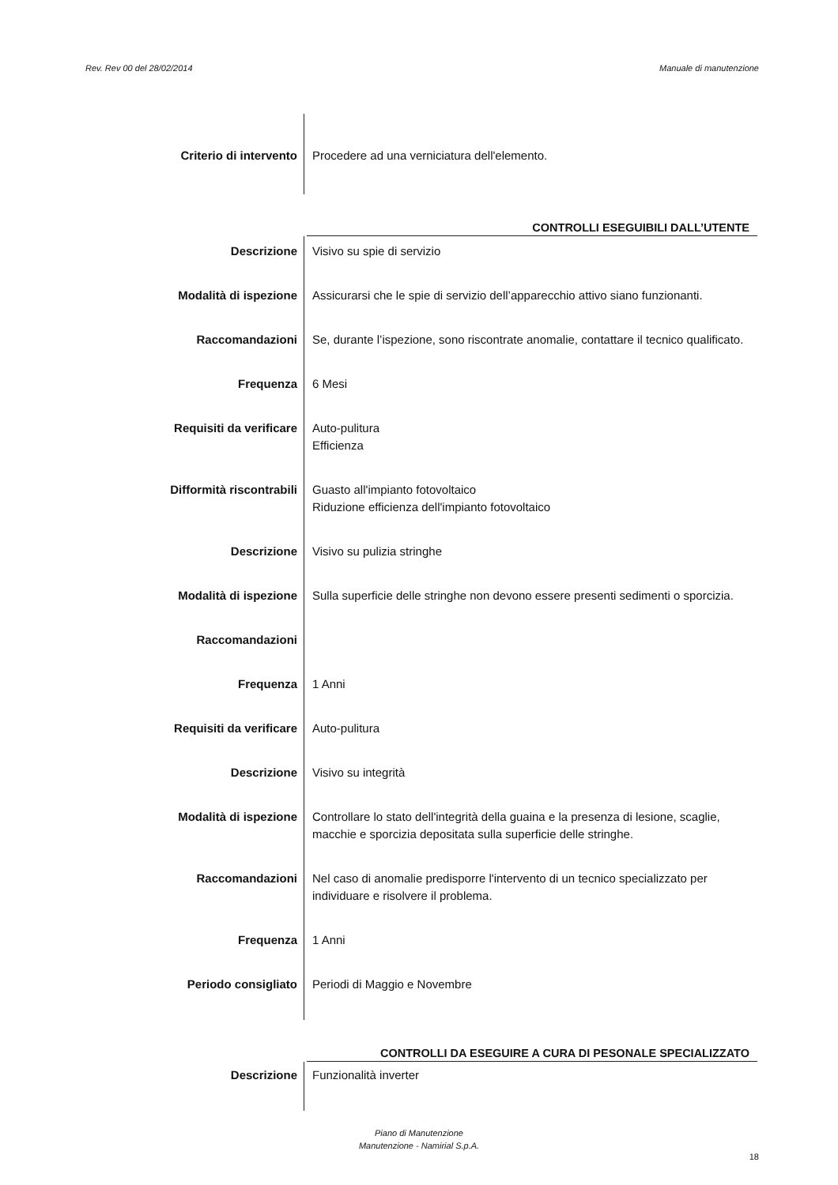Rev. Rev 00 del 28/02/2014 Manuale di manutenzione
| Criterio di intervento | Procedere ad una verniciatura dell'elemento. |
CONTROLLI ESEGUIBILI DALL’UTENTE
| Descrizione | Visivo su spie di servizio |
| Modalità di ispezione | Assicurarsi che le spie di servizio dell’apparecchio attivo siano funzionanti. |
| Raccomandazioni | Se, durante l’ispezione, sono riscontrate anomalie, contattare il tecnico qualificato. |
| Frequenza | 6 Mesi |
| Requisiti da verificare | Auto-pulitura Efficienza |
| Difformità riscontrabili | Guasto all'impianto fotovoltaico Riduzione efficienza dell'impianto fotovoltaico |
| Descrizione | Visivo su pulizia stringhe |
| Modalità di ispezione | Sulla superficie delle stringhe non devono essere presenti sedimenti o sporcizia. |
| Raccomandazioni | |
| Frequenza | 1 Anni |
| Requisiti da verificare | Auto-pulitura |
| Descrizione | Visivo su integrità |
| Modalità di ispezione | Controllare lo stato dell'integrità della guaina e la presenza di lesione, scaglie, macchie e sporcizia depositata sulla superficie delle stringhe. |
| Raccomandazioni | Nel caso di anomalie predisporre l'intervento di un tecnico specializzato per individuare e risolvere il problema. |
| Frequenza | 1 Anni |
| Periodo consigliato | Periodi di Maggio e Novembre |
CONTROLLI DA ESEGUIRE A CURA DI PESONALE SPECIALIZZATO
| Descrizione | Funzionalità inverter |
Piano di Manutenzione
Manutenzione - Namirial S.p.A.
18